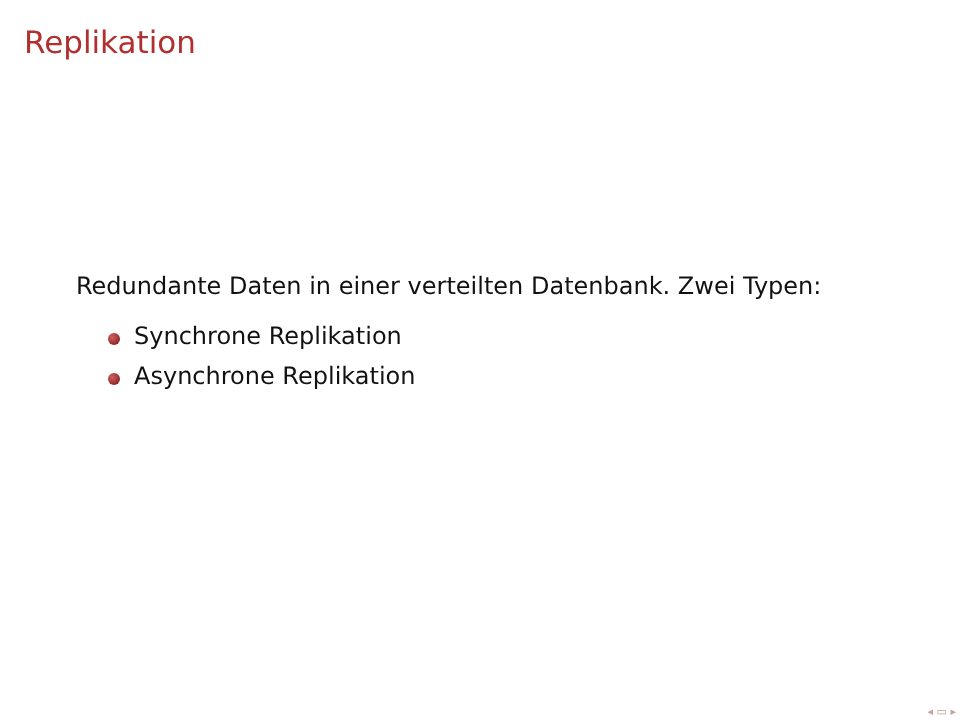Replikation
Redundante Daten in einer verteilten Datenbank. Zwei Typen:
Synchrone Replikation
Asynchrone Replikation
◂ ▭ ▸